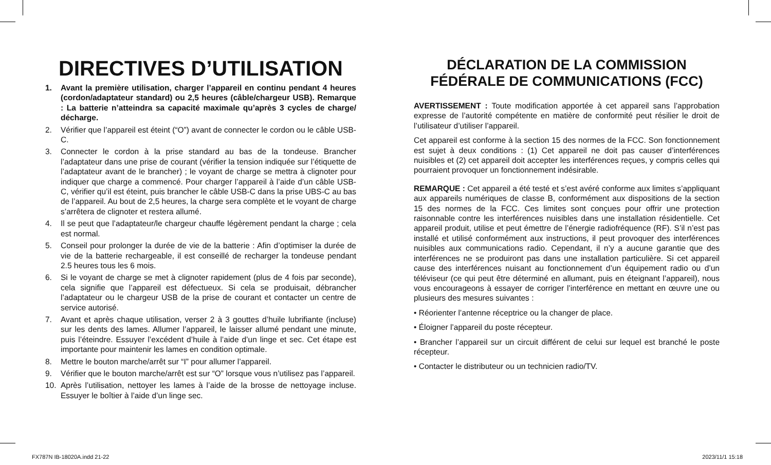DIRECTIVES D’UTILISATION
1. Avant la première utilisation, charger l’appareil en continu pendant 4 heures (cordon/adaptateur standard) ou 2,5 heures (câble/chargeur USB). Remarque : La batterie n’atteindra sa capacité maximale qu’après 3 cycles de charge/ décharge.
2. Vérifier que l’appareil est éteint (“O”) avant de connecter le cordon ou le câble USB-C.
3. Connecter le cordon à la prise standard au bas de la tondeuse. Brancher l’adaptateur dans une prise de courant (vérifier la tension indiquée sur l’étiquette de l’adaptateur avant de le brancher) ; le voyant de charge se mettra à clignoter pour indiquer que charge a commencé. Pour charger l’appareil à l’aide d’un câble USB-C, vérifier qu’il est éteint, puis brancher le câble USB-C dans la prise UBS-C au bas de l’appareil. Au bout de 2,5 heures, la charge sera complète et le voyant de charge s’arrêtera de clignoter et restera allumé.
4. Il se peut que l’adaptateur/le chargeur chauffe légèrement pendant la charge ; cela est normal.
5. Conseil pour prolonger la durée de vie de la batterie : Afin d’optimiser la durée de vie de la batterie rechargeable, il est conseillé de recharger la tondeuse pendant 2.5 heures tous les 6 mois.
6. Si le voyant de charge se met à clignoter rapidement (plus de 4 fois par seconde), cela signifie que l’appareil est défectueux. Si cela se produisait, débrancher l’adaptateur ou le chargeur USB de la prise de courant et contacter un centre de service autorisé.
7. Avant et après chaque utilisation, verser 2 à 3 gouttes d’huile lubrifiante (incluse) sur les dents des lames. Allumer l’appareil, le laisser allumé pendant une minute, puis l’éteindre. Essuyer l’excédent d’huile à l’aide d’un linge et sec. Cet étape est importante pour maintenir les lames en condition optimale.
8. Mettre le bouton marche/arrêt sur “I” pour allumer l’appareil.
9. Vérifier que le bouton marche/arrêt est sur “O” lorsque vous n’utilisez pas l’appareil.
10. Après l’utilisation, nettoyer les lames à l’aide de la brosse de nettoyage incluse. Essuyer le boîtier à l’aide d’un linge sec.
DÉCLARATION DE LA COMMISSION
FÉDÉRALE DE COMMUNICATIONS (FCC)
AVERTISSEMENT : Toute modification apportée à cet appareil sans l’approbation expresse de l’autorité compétente en matière de conformité peut résilier le droit de l’utilisateur d’utiliser l’appareil.
Cet appareil est conforme à la section 15 des normes de la FCC. Son fonctionnement est sujet à deux conditions : (1) Cet appareil ne doit pas causer d’interférences nuisibles et (2) cet appareil doit accepter les interférences reçues, y compris celles qui pourraient provoquer un fonctionnement indésirable.
REMARQUE : Cet appareil a été testé et s’est avéré conforme aux limites s’appliquant aux appareils numériques de classe B, conformément aux dispositions de la section 15 des normes de la FCC. Ces limites sont conçues pour offrir une protection raisonnable contre les interférences nuisibles dans une installation résidentielle. Cet appareil produit, utilise et peut émettre de l’énergie radiofréquence (RF). S’il n’est pas installé et utilisé conformément aux instructions, il peut provoquer des interférences nuisibles aux communications radio. Cependant, il n’y a aucune garantie que des interférences ne se produiront pas dans une installation particulière. Si cet appareil cause des interférences nuisant au fonctionnement d’un équipement radio ou d’un téléviseur (ce qui peut être déterminé en allumant, puis en éteignant l’appareil), nous vous encourageons à essayer de corriger l’interférence en mettant en œuvre une ou plusieurs des mesures suivantes :
• Réorienter l’antenne réceptrice ou la changer de place.
• Éloigner l’appareil du poste récepteur.
• Brancher l’appareil sur un circuit différent de celui sur lequel est branché le poste récepteur.
• Contacter le distributeur ou un technicien radio/TV.
FX787N IB-18020A.indd 21-22 2023/11/1 15:18